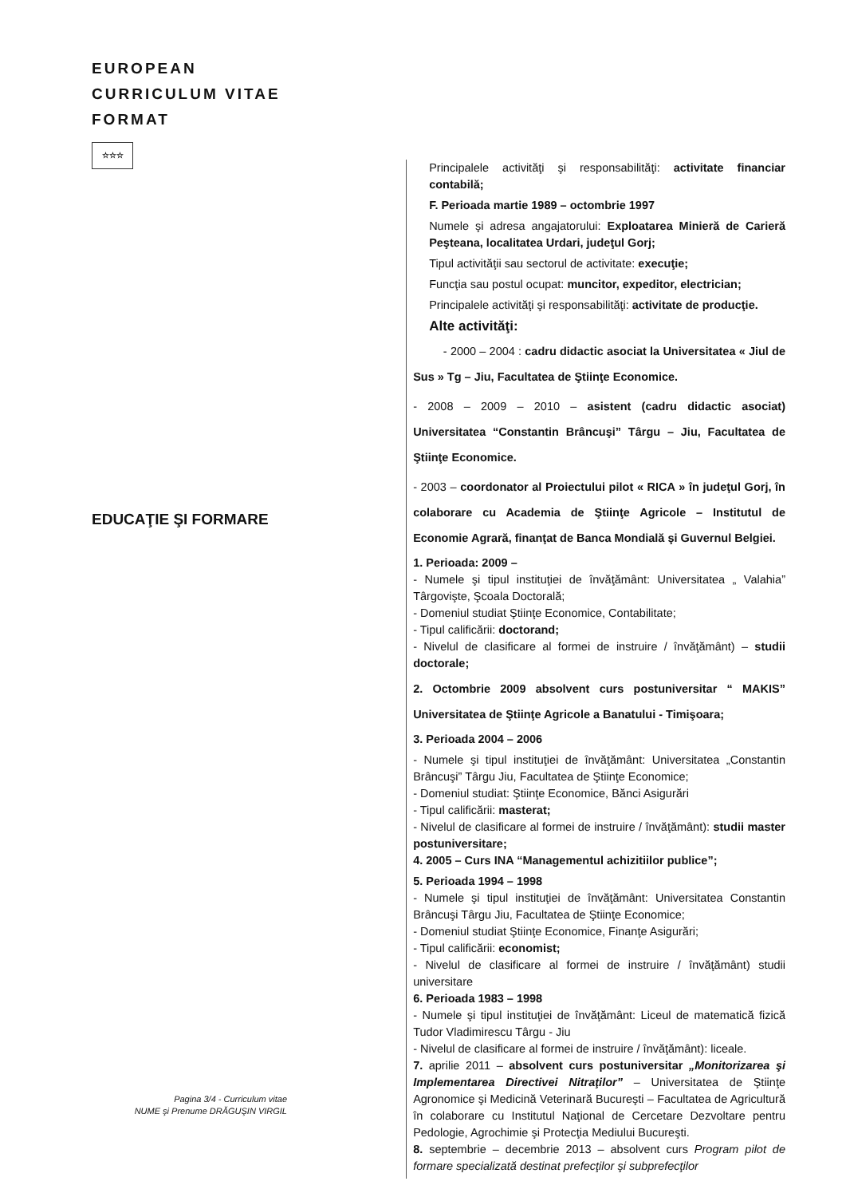EUROPEAN
CURRICULUM VITAE
FORMAT
☆☆☆
EDUCAŢIE ŞI FORMARE
Principalele activităţi şi responsabilităţi: activitate financiar contabilă;
F. Perioada martie 1989 – octombrie 1997
Numele şi adresa angajatorului: Exploatarea Minieră de Carieră Peşteana, localitatea Urdari, judeţul Gorj;
Tipul activităţii sau sectorul de activitate: execuţie;
Funcţia sau postul ocupat: muncitor, expeditor, electrician;
Principalele activităţi şi responsabilităţi: activitate de producţie.
Alte activităţi:
- 2000 – 2004 : cadru didactic asociat la Universitatea « Jiul de Sus » Tg – Jiu, Facultatea de Ştiinţe Economice.
- 2008 – 2009 – 2010 – asistent (cadru didactic asociat) Universitatea “Constantin Brâncuşi” Târgu – Jiu, Facultatea de Ştiinţe Economice.
- 2003 – coordonator al Proiectului pilot « RICA » în judeţul Gorj, în colaborare cu Academia de Ştiinţe Agricole – Institutul de Economie Agrară, finanţat de Banca Mondială şi Guvernul Belgiei.
1. Perioada: 2009 –
- Numele şi tipul instituţiei de învăţământ: Universitatea „ Valahia” Târgovişte, Şcoala Doctorală;
- Domeniul studiat Ştiinţe Economice, Contabilitate;
- Tipul calificării: doctorand;
- Nivelul de clasificare al formei de instruire / învăţământ) – studii doctorale;
2. Octombrie 2009 absolvent curs postuniversitar “ MAKIS” Universitatea de Ştiinţe Agricole a Banatului - Timişoara;
3. Perioada 2004 – 2006
- Numele şi tipul instituţiei de învăţământ: Universitatea „Constantin Brâncuşi” Târgu Jiu, Facultatea de Ştiinţe Economice;
- Domeniul studiat: Ştiinţe Economice, Bănci Asigurări
- Tipul calificării: masterat;
- Nivelul de clasificare al formei de instruire / învăţământ): studii master postuniversitare;
4. 2005 – Curs INA “Managementul achizitiilor publice”;
5. Perioada 1994 – 1998
- Numele şi tipul instituţiei de învăţământ: Universitatea Constantin Brâncuşi Târgu Jiu, Facultatea de Ştiinţe Economice;
- Domeniul studiat Ştiinţe Economice, Finanţe Asigurări;
- Tipul calificării: economist;
- Nivelul de clasificare al formei de instruire / învăţământ) studii universitare
6. Perioada 1983 – 1998
- Numele şi tipul instituţiei de învăţământ: Liceul de matematică fizică Tudor Vladimirescu Târgu - Jiu
- Nivelul de clasificare al formei de instruire / învăţământ): liceale.
7. aprilie 2011 – absolvent curs postuniversitar „Monitorizarea şi Implementarea Directivei Nitraţilor” – Universitatea de Ştiinţe Agronomice şi Medicină Veterinară Bucureşti – Facultatea de Agricultură în colaborare cu Institutul Naţional de Cercetare Dezvoltare pentru Pedologie, Agrochimie şi Protecţia Mediului Bucureşti.
8. septembrie – decembrie 2013 – absolvent curs Program pilot de formare specializată destinat prefecţilor şi subprefecţilor
Pagina 3/4 - Curriculum vitae
NUME şi Prenume DRĂGUŞIN VIRGIL